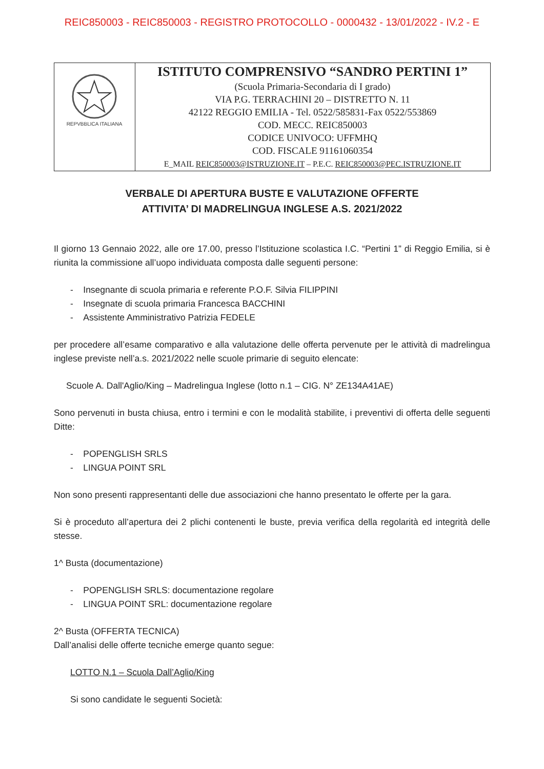REIC850003 - REIC850003 - REGISTRO PROTOCOLLO - 0000432 - 13/01/2022 - IV.2 - E
| REPVBBLICA ITALIANA | ISTITUTO COMPRENSIVO “SANDRO PERTINI 1” (Scuola Primaria-Secondaria di I grado) VIA P.G. TERRACHINI 20 – DISTRETTO N. 11 42122 REGGIO EMILIA - Tel. 0522/585831-Fax 0522/553869 COD. MECC. REIC850003 CODICE UNIVOCO: UFFMHQ COD. FISCALE 91161060354 E_MAIL REIC850003@ISTRUZIONE.IT – P.E.C. REIC850003@PEC.ISTRUZIONE.IT |
VERBALE DI APERTURA BUSTE E VALUTAZIONE OFFERTE
ATTIVITA’ DI MADRELINGUA INGLESE A.S. 2021/2022
Il giorno 13 Gennaio 2022, alle ore 17.00, presso l’Istituzione scolastica I.C. “Pertini 1” di Reggio Emilia, si è riunita la commissione all’uopo individuata composta dalle seguenti persone:
- Insegnante di scuola primaria e referente P.O.F. Silvia FILIPPINI
- Insegnate di scuola primaria Francesca BACCHINI
- Assistente Amministrativo Patrizia FEDELE
per procedere all’esame comparativo e alla valutazione delle offerta pervenute per le attività di madrelingua inglese previste nell’a.s. 2021/2022 nelle scuole primarie di seguito elencate:
Scuole A. Dall'Aglio/King – Madrelingua Inglese (lotto n.1 – CIG. N° ZE134A41AE)
Sono pervenuti in busta chiusa, entro i termini e con le modalità stabilite, i preventivi di offerta delle seguenti Ditte:
- POPENGLISH SRLS
- LINGUA POINT SRL
Non sono presenti rappresentanti delle due associazioni che hanno presentato le offerte per la gara.
Si è proceduto all’apertura dei 2 plichi contenenti le buste, previa verifica della regolarità ed integrità delle stesse.
1^ Busta (documentazione)
- POPENGLISH SRLS: documentazione regolare
- LINGUA POINT SRL: documentazione regolare
2^ Busta (OFFERTA TECNICA)
Dall’analisi delle offerte tecniche emerge quanto segue:
LOTTO N.1 – Scuola Dall’Aglio/King
Si sono candidate le seguenti Società: